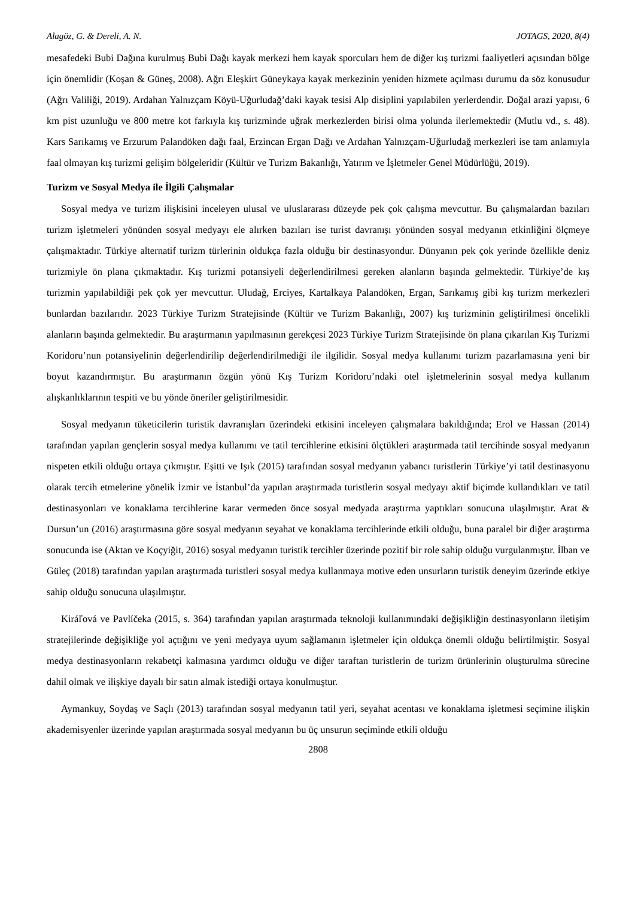Alagöz, G. & Dereli, A. N. JOTAGS, 2020, 8(4)
mesafedeki Bubi Dağına kurulmuş Bubi Dağı kayak merkezi hem kayak sporcuları hem de diğer kış turizmi faaliyetleri açısından bölge için önemlidir (Koşan & Güneş, 2008). Ağrı Eleşkirt Güneykaya kayak merkezinin yeniden hizmete açılması durumu da söz konusudur (Ağrı Valiliği, 2019). Ardahan Yalnızçam Köyü-Uğurludağ’daki kayak tesisi Alp disiplini yapılabilen yerlerdendir. Doğal arazi yapısı, 6 km pist uzunluğu ve 800 metre kot farkıyla kış turizminde uğrak merkezlerden birisi olma yolunda ilerlemektedir (Mutlu vd., s. 48). Kars Sarıkamış ve Erzurum Palandöken dağı faal, Erzincan Ergan Dağı ve Ardahan Yalnızçam-Uğurludağ merkezleri ise tam anlamıyla faal olmayan kış turizmi gelişim bölgeleridir (Kültür ve Turizm Bakanlığı, Yatırım ve İşletmeler Genel Müdürlüğü, 2019).
Turizm ve Sosyal Medya ile İlgili Çalışmalar
Sosyal medya ve turizm ilişkisini inceleyen ulusal ve uluslararası düzeyde pek çok çalışma mevcuttur. Bu çalışmalardan bazıları turizm işletmeleri yönünden sosyal medyayı ele alırken bazıları ise turist davranışı yönünden sosyal medyanın etkinliğini ölçmeye çalışmaktadır. Türkiye alternatif turizm türlerinin oldukça fazla olduğu bir destinasyondur. Dünyanın pek çok yerinde özellikle deniz turizmiyle ön plana çıkmaktadır. Kış turizmi potansiyeli değerlendirilmesi gereken alanların başında gelmektedir. Türkiye’de kış turizmin yapılabildiği pek çok yer mevcuttur. Uludağ, Erciyes, Kartalkaya Palandöken, Ergan, Sarıkamış gibi kış turizm merkezleri bunlardan bazılarıdır. 2023 Türkiye Turizm Stratejisinde (Kültür ve Turizm Bakanlığı, 2007) kış turizminin geliştirilmesi öncelikli alanların başında gelmektedir. Bu araştırmanın yapılmasının gerekçesi 2023 Türkiye Turizm Stratejisinde ön plana çıkarılan Kış Turizmi Koridoru’nun potansiyelinin değerlendirilip değerlendirilmediği ile ilgilidir. Sosyal medya kullanımı turizm pazarlamasına yeni bir boyut kazandırmıştır. Bu araştırmanın özgün yönü Kış Turizm Koridoru’ndaki otel işletmelerinin sosyal medya kullanım alışkanlıklarının tespiti ve bu yönde öneriler geliştirilmesidir.
Sosyal medyanın tüketicilerin turistik davranışları üzerindeki etkisini inceleyen çalışmalara bakıldığında; Erol ve Hassan (2014) tarafından yapılan gençlerin sosyal medya kullanımı ve tatil tercihlerine etkisini ölçtükleri araştırmada tatil tercihinde sosyal medyanın nispeten etkili olduğu ortaya çıkmıştır. Eşitti ve Işık (2015) tarafından sosyal medyanın yabancı turistlerin Türkiye’yi tatil destinasyonu olarak tercih etmelerine yönelik İzmir ve İstanbul’da yapılan araştırmada turistlerin sosyal medyayı aktif biçimde kullandıkları ve tatil destinasyonları ve konaklama tercihlerine karar vermeden önce sosyal medyada araştırma yaptıkları sonucuna ulaşılmıştır. Arat & Dursun’un (2016) araştırmasına göre sosyal medyanın seyahat ve konaklama tercihlerinde etkili olduğu, buna paralel bir diğer araştırma sonucunda ise (Aktan ve Koçyiğit, 2016) sosyal medyanın turistik tercihler üzerinde pozitif bir role sahip olduğu vurgulanmıştır. İlban ve Güleç (2018) tarafından yapılan araştırmada turistleri sosyal medya kullanmaya motive eden unsurların turistik deneyim üzerinde etkiye sahip olduğu sonucuna ulaşılmıştır.
Kiráľová ve Pavlíčeka (2015, s. 364) tarafından yapılan araştırmada teknoloji kullanımındaki değişikliğin destinasyonların iletişim stratejilerinde değişikliğe yol açtığını ve yeni medyaya uyum sağlamanın işletmeler için oldukça önemli olduğu belirtilmiştir. Sosyal medya destinasyonların rekabetçi kalmasına yardımcı olduğu ve diğer taraftan turistlerin de turizm ürünlerinin oluşturulma sürecine dahil olmak ve ilişkiye dayalı bir satın almak istediği ortaya konulmuştur.
Aymankuy, Soydaş ve Saçlı (2013) tarafından sosyal medyanın tatil yeri, seyahat acentası ve konaklama işletmesi seçimine ilişkin akademisyenler üzerinde yapılan araştırmada sosyal medyanın bu üç unsurun seçiminde etkili olduğu
2808